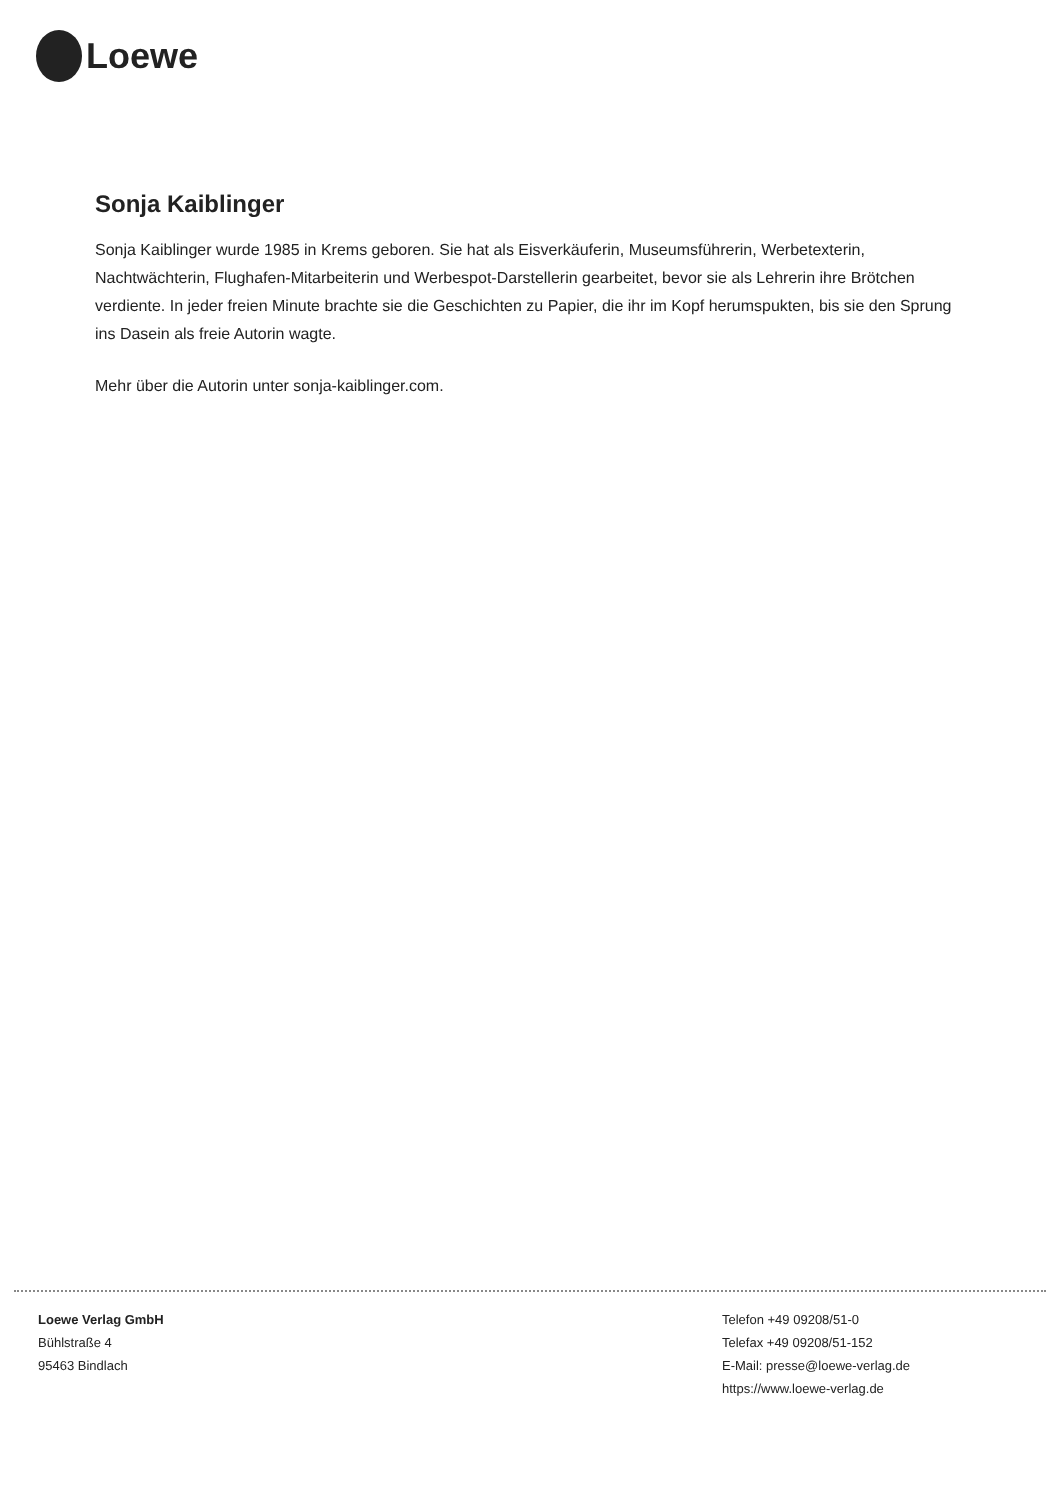Loewe
Sonja Kaiblinger
Sonja Kaiblinger wurde 1985 in Krems geboren. Sie hat als Eisverkäuferin, Museumsführerin, Werbetexterin, Nachtwächterin, Flughafen-Mitarbeiterin und Werbespot-Darstellerin gearbeitet, bevor sie als Lehrerin ihre Brötchen verdiente. In jeder freien Minute brachte sie die Geschichten zu Papier, die ihr im Kopf herumspukten, bis sie den Sprung ins Dasein als freie Autorin wagte.
Mehr über die Autorin unter sonja-kaiblinger.com.
Loewe Verlag GmbH
Bühlstraße 4
95463 Bindlach
Telefon +49 09208/51-0
Telefax +49 09208/51-152
E-Mail: presse@loewe-verlag.de
https://www.loewe-verlag.de